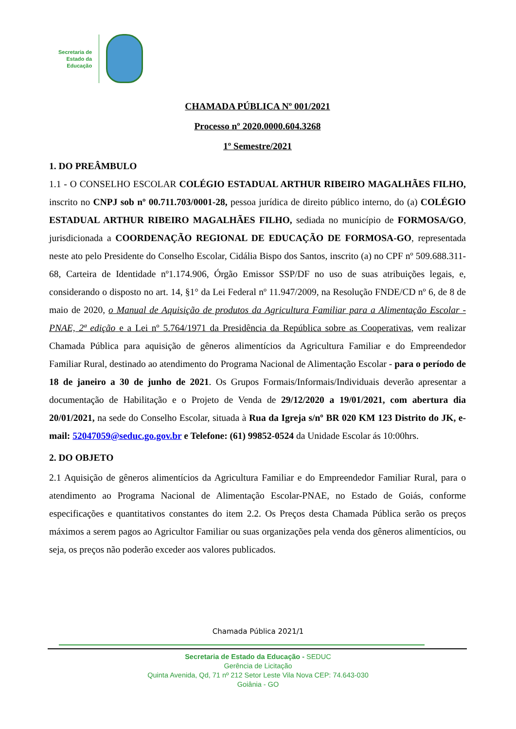Secretaria de
Estado da
Educação
CHAMADA PÚBLICA Nº 001/2021
Processo nº 2020.0000.604.3268
1º Semestre/2021
1. DO PREÂMBULO
1.1 - O CONSELHO ESCOLAR COLÉGIO ESTADUAL ARTHUR RIBEIRO MAGALHÃES FILHO, inscrito no CNPJ sob nº 00.711.703/0001-28, pessoa jurídica de direito público interno, do (a) COLÉGIO ESTADUAL ARTHUR RIBEIRO MAGALHÃES FILHO, sediada no município de FORMOSA/GO, jurisdicionada a COORDENAÇÃO REGIONAL DE EDUCAÇÃO DE FORMOSA-GO, representada neste ato pelo Presidente do Conselho Escolar, Cidália Bispo dos Santos, inscrito (a) no CPF nº 509.688.311-68, Carteira de Identidade nº1.174.906, Órgão Emissor SSP/DF no uso de suas atribuições legais, e, considerando o disposto no art. 14, §1° da Lei Federal nº 11.947/2009, na Resolução FNDE/CD nº 6, de 8 de maio de 2020, o Manual de Aquisição de produtos da Agricultura Familiar para a Alimentação Escolar - PNAE, 2ª edição e a Lei nº 5.764/1971 da Presidência da República sobre as Cooperativas, vem realizar Chamada Pública para aquisição de gêneros alimentícios da Agricultura Familiar e do Empreendedor Familiar Rural, destinado ao atendimento do Programa Nacional de Alimentação Escolar - para o período de 18 de janeiro a 30 de junho de 2021. Os Grupos Formais/Informais/Individuais deverão apresentar a documentação de Habilitação e o Projeto de Venda de 29/12/2020 a 19/01/2021, com abertura dia 20/01/2021, na sede do Conselho Escolar, situada à Rua da Igreja s/nº BR 020 KM 123 Distrito do JK, e-mail: 52047059@seduc.go.gov.br e Telefone: (61) 99852-0524 da Unidade Escolar ás 10:00hrs.
2. DO OBJETO
2.1 Aquisição de gêneros alimentícios da Agricultura Familiar e do Empreendedor Familiar Rural, para o atendimento ao Programa Nacional de Alimentação Escolar-PNAE, no Estado de Goiás, conforme especificações e quantitativos constantes do item 2.2. Os Preços desta Chamada Pública serão os preços máximos a serem pagos ao Agricultor Familiar ou suas organizações pela venda dos gêneros alimentícios, ou seja, os preços não poderão exceder aos valores publicados.
Chamada Pública 2021/1
Secretaria de Estado da Educação - SEDUC
Gerência de Licitação
Quinta Avenida, Qd, 71 nº 212 Setor Leste Vila Nova CEP: 74.643-030
Goiânia - GO